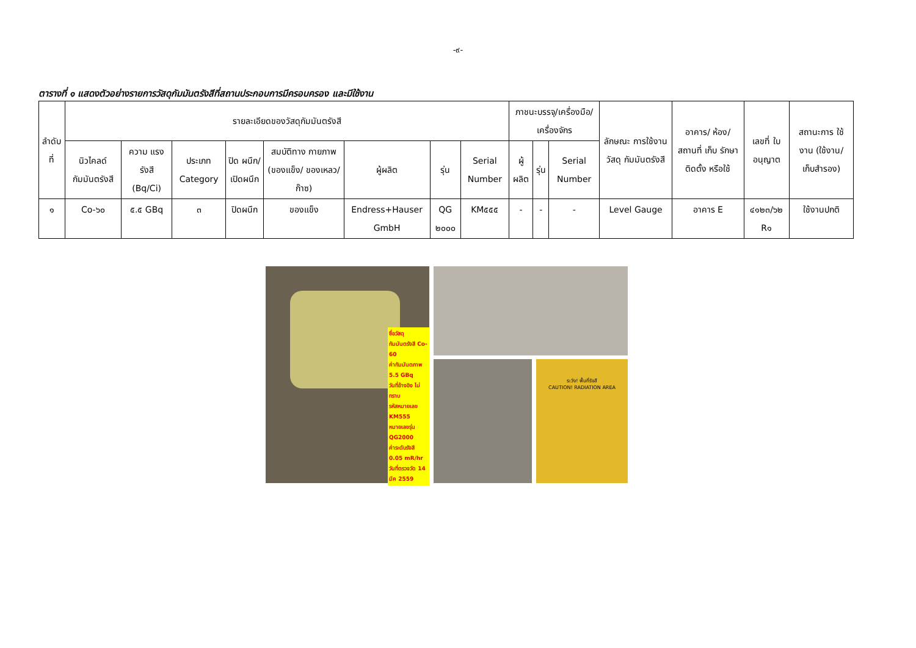-๙-
ตารางที่ ๑ แสดงตัวอย่างรายการวัสดุกัมมันตรังสีที่สถานประกอบการมีครอบครอง และมีใช้งาน
| ลำดับที่ | รายละเอียดของวัสดุกัมมันตรังสี | | | | | | | | ภาชนะบรรจุ/เครื่องมือ/ เครื่องจักร | | | ลักษณะ การใช้งาน วัสดุ กัมมันตรังสี | อาคาร/ ห้อง/ สถานที่ เก็บ รักษา ติดตั้ง หรือใช้ | เลขที่ ใบอนุญาต | สถานะการ ใช้งาน (ใช้งาน/ เก็บสำรอง) |
| --- | --- | --- | --- | --- | --- | --- | --- | --- | --- | --- | --- | --- | --- | --- | --- |
| | นิวไคลด์ กัมมันตรังสี | ความ แรงรังสี (Bq/Ci) | ประเภท Category | ปิด ผนึก/ เปิดผนึก | สมบัติทาง กายภาพ (ของแข็ง/ ของเหลว/ ก๊าซ) | ผู้ผลิต | รุ่น | Serial Number | ผู้ผลิต | รุ่น | Serial Number | | | | |
| ๑ | Co-๖๐ | ๕.๕ GBq | ๓ | ปิดผนึก | ของแข็ง | Endress+Hauser GmbH | QG ๒๐๐๐ | KM๕๕๕ | - | - | - | Level Gauge | อาคาร E | ๔๑๒๓/๖๒ R๑ | ใช้งานปกติ |
ชื่อวัสดุกัมมันตรังสี Co-60
ค่ากัมมันตภาพ 5.5 GBq
วันที่อ้างอิง ไม่ทราบ
รหัสหมายเลข KM555
หมายเลขรุ่น QG2000
ค่าระดับรังสี 0.05 mR/hr
วันที่ตรวจวัด 14 มีค 2559
ระวัง! พื้นที่รังสี
CAUTION! RADIATION AREA